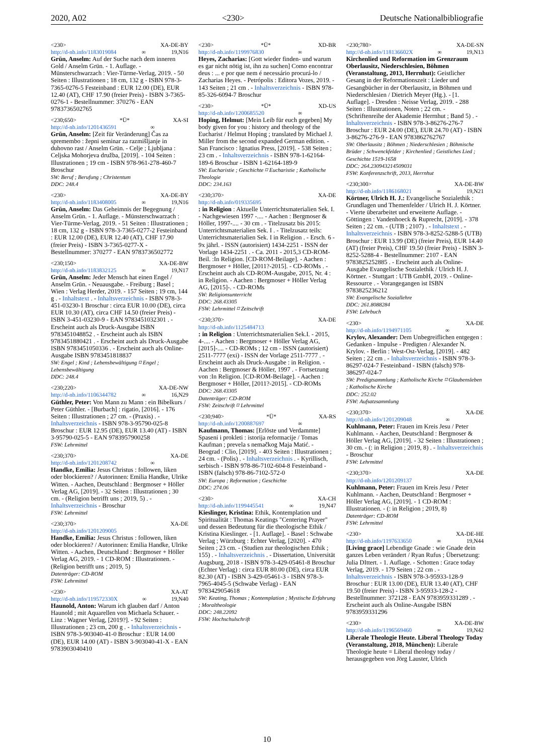2020, A02 <230> Deutsche Nationalbibliografie
<230> XA-DE-BY
http://d-nb.info/1183019084 ∞ 19,N16
Grün, Anselm: Auf der Suche nach dem inneren Gold / Anselm Grün. - 1. Auflage. - Münsterschwarzach : Vier-Türme-Verlag, 2019. - 50 Seiten : Illustrationen ; 18 cm, 132 g - ISBN 978-3-7365-0276-5 Festeinband : EUR 12.00 (DE), EUR 12.40 (AT), CHF 17.90 (freier Preis) - ISBN 3-7365-0276-1 - Bestellnummer: 370276 - EAN 9783736502765
<230;650> *Ü* XA-SI
http://d-nb.info/1201436591 ∞
Grün, Anselm: [Zeit für Veränderung] Čas za spremembo : žepni seminar za razmišljanje in duhovno rast / Anselm Grün. - Celje ; Ljubljana : Celjska Mohorjeva družba, [2019]. - 104 Seiten : Illustrationen ; 19 cm - ISBN 978-961-278-460-7 Broschur
SW: Beruf ; Berufung ; Christentum
DDC: 248.4
<230> XA-DE-BY
http://d-nb.info/1183408005 ∞ 19,N16
Grün, Anselm: Das Geheimnis der Begegnung / Anselm Grün. - 1. Auflage. - Münsterschwarzach : Vier-Türme-Verlag, 2019. - 51 Seiten : Illustrationen ; 18 cm, 132 g - ISBN 978-3-7365-0277-2 Festeinband : EUR 12.00 (DE), EUR 12.40 (AT), CHF 17.90 (freier Preis) - ISBN 3-7365-0277-X - Bestellnummer: 370277 - EAN 9783736502772
<230;150> XA-DE-BW
http://d-nb.info/1183832125 ∞ 19,N17
Grün, Anselm: Jeder Mensch hat einen Engel / Anselm Grün. - Neuausgabe. - Freiburg ; Basel ; Wien : Verlag Herder, 2019. - 157 Seiten ; 19 cm, 144 g . - Inhaltstext . - Inhaltsverzeichnis - ISBN 978-3-451-03230-1 Broschur : circa EUR 10.00 (DE), circa EUR 10.30 (AT), circa CHF 14.50 (freier Preis) - ISBN 3-451-03230-9 - EAN 9783451032301 . - Erscheint auch als Druck-Ausgabe ISBN 9783451048852 . - Erscheint auch als ISBN 9783451880421 . - Erscheint auch als Druck-Ausgabe ISBN 9783451050336 . - Erscheint auch als Online-Ausgabe ISBN 9783451818837
SW: Engel ; Kind ; Lebensbewältigung ⌑ Engel ; Lebensbewältigung
DDC: 248.4
<230;220> XA-DE-NW
http://d-nb.info/1106344782 ∞ 16,N29
Güthler, Peter: Von Mann zu Mann : ein Bibelkurs / Peter Güthler. - [Burbach] : rigatio, [2016]. - 176 Seiten : Illustrationen ; 27 cm. - (Praxis) . - Inhaltsverzeichnis - ISBN 978-3-95790-025-8 Broschur : EUR 12.95 (DE), EUR 13.40 (AT) - ISBN 3-95790-025-5 - EAN 9783957900258
FSW: Lehrmittel
<230;370> XA-DE
http://d-nb.info/1201208742 ∞
Handke, Emilia: Jesus Christus : followen, liken oder blockieren? / Autorinnen: Emilia Handke, Ulrike Witten. - Aachen, Deutschland : Bergmoser + Höller Verlag AG, [2019]. - 32 Seiten : Illustrationen ; 30 cm. - (Religion betrifft uns ; 2019, 5) . - Inhaltsverzeichnis - Broschur
FSW: Lehrmittel
<230;370> XA-DE
http://d-nb.info/1201209005
Handke, Emilia: Jesus Christus : followen, liken oder blockieren? / Autorinnen: Emilia Handke, Ulrike Witten. - Aachen, Deutschland : Bergmoser + Höller Verlag AG, 2019. - 1 CD-ROM : Illustrationen. - (Religion betrifft uns ; 2019, 5)
Datenträger: CD-ROM
FSW: Lehrmittel
<230> XA-AT
http://d-nb.info/119572330X ∞ 19,N40
Haunold, Anton: Warum ich glauben darf / Anton Haunold ; mit Aquarellen von Michaela Schauer. - Linz : Wagner Verlag, [2019?]. - 92 Seiten : Illustrationen ; 23 cm, 200 g . - Inhaltsverzeichnis - ISBN 978-3-903040-41-0 Broschur : EUR 14.00 (DE), EUR 14.00 (AT) - ISBN 3-903040-41-X - EAN 9783903040410
<230> *Ü* XD-BR
http://d-nb.info/1199976830 ∞
Heyes, Zacharias: [Gott wieder finden- und warum es gar nicht nötig ist, ihn zu suchen] Como encontrar deus : ... e por que nem é necessário procurá-lo / Zacharias Heyes. - Petrópolis : Editora Vozes, 2019. - 143 Seiten ; 21 cm . - Inhaltsverzeichnis - ISBN 978-85-326-6094-7 Broschur
<230> *Ü* XD-US
http://d-nb.info/1200685520 ∞
Hoping, Helmut: [Mein Leib für euch gegeben] My body given for you : history and theology of the Eucharist / Helmut Hoping ; translated by Michael J. Miller from the second expanded German edition. - San Francisco : Ignatius Press, [2019]. - 538 Seiten ; 23 cm . - Inhaltsverzeichnis - ISBN 978-1-62164-189-6 Broschur - ISBN 1-62164-189-9
SW: Eucharistie ; Geschichte ⌑ Eucharistie ; Katholische Theologie
DDC: 234.163
<230;370> XA-DE
http://d-nb.info/019335695
: in Religion : Aktuelle Unterrichtsmaterialien Sek. I. - Nachgewiesen 1997 -.... - Aachen : Bergmoser & Höller, 1997-.... - 30 cm . - Titelzusatz bis 2015: Unterrichtsmaterialien Sek. I . - Titelzusatz teils: Unterrichtsmaterialien Sek. I in Religion . - Ersch. 6 - 9x jährl. - ISSN (autorisiert) 1434-2251 - ISSN der Vorlage 1434-2251 . - Ca. 2011 - 2015,3 CD-ROM-Beil. :In Religion. [CD-ROM-Beilage]. - Aachen : Bergmoser + Höller, [2011?-2015]. - CD-ROMs . - Erscheint auch als CD-ROM-Ausgabe, 2015, Nr. 4 : in Religion. - Aachen : Bergmoser + Höller Verlag AG, [2015]-. - CD-ROMs
SW: Religionsunterricht
DDC: 268.43305
FSW: Lehrmittel ⌑ Zeitschrift
<230;370> XA-DE
http://d-nb.info/1125484713
: in Religion : Unterrichtsmaterialien Sek.I. - 2015, 4-.... - Aachen : Bergmoser + Höller Verlag AG, [2015]-.... - CD-ROMs ; 12 cm - ISSN (autorisiert) 2511-7777 (exi) - ISSN der Vorlage 2511-7777 . - Erscheint auch als Druck-Ausgabe : in Religion. - Aachen : Bergmoser & Höller, 1997 . - Fortsetzung von :In Religion. [CD-ROM-Beilage]. - Aachen : Bergmoser + Höller, [2011?-2015]. - CD-ROMs
DDC: 268.43305
Datenträger: CD-ROM
FSW: Zeitschrift ⌑ Lehrmittel
<230;940> *Ü* XA-RS
http://d-nb.info/1200887697 ∞
Kaufmann, Thomas: [Erlöste und Verdammte] Spaseni i prokleti : istorija reformacije / Tomas Kaufman ; prevela s nemačkog Maja Matić. - Beograd : Clio, [2019]. - 403 Seiten : Illustrationen ; 24 cm. - (Polis) . - Inhaltsverzeichnis . - Kyrillisch, serbisch - ISBN 978-86-7102-604-8 Festeinband - ISBN (falsch) 978-86-7102-572-0
SW: Europa ; Reformation ; Geschichte
DDC: 274.06
<230> XA-CH
http://d-nb.info/1199445541 ∞ 19,N47
Kieslinger, Kristina: Ethik, Kontemplation und Spiritualität : Thomas Keatings "Centering Prayer" und dessen Bedeutung für die theologische Ethik / Kristina Kieslinger. - [1. Auflage]. - Basel : Schwabe Verlag ; Würzburg : Echter Verlag, [2020]. - 470 Seiten ; 23 cm. - (Studien zur theologischen Ethik ; 155) . - Inhaltsverzeichnis . - Dissertation, Universität Augsburg, 2018 - ISBN 978-3-429-05461-8 Broschur (Echter Verlag) : circa EUR 80.00 (DE), circa EUR 82.30 (AT) - ISBN 3-429-05461-3 - ISBN 978-3-7965-4045-5 (Schwabe Verlag) - EAN 9783429054618
SW: Keating, Thomas ; Kontemplation ; Mystische Erfahrung ; Moraltheologie
DDC: 248.22092
FSW: Hochschulschrift
<230;780> XA-DE-SN
http://d-nb.info/118136602X ∞ 19,N13
Kirchenlied und Reformation im Grenzraum Oberlausitz, Niederschlesien, Böhmen (Veranstaltung, 2013, Herrnhut): Geistlicher Gesang in der Reformationszeit : Lieder und Gesangbücher in der Oberlausitz, in Böhmen und Niederschlesien / Dietrich Meyer (Hg.). - [1. Auflage]. - Dresden : Neisse Verlag, 2019. - 288 Seiten : Illustrationen, Noten ; 22 cm. - (Schriftenreihe der Akademie Herrnhut ; Band 5) . - Inhaltsverzeichnis - ISBN 978-3-86276-276-7 Broschur : EUR 24.00 (DE), EUR 24.70 (AT) - ISBN 3-86276-276-9 - EAN 9783862762767
SW: Oberlausitz ; Böhmen ; Niederschlesien ; Böhmische Brüder ; Schwenckfelder ; Kirchenlied ; Geistliches Lied ; Geschichte 1519-1658
DDC: 264.230943214509031
FSW: Konferenzschrift, 2013, Herrnhut
<230;300> XA-DE-BW
http://d-nb.info/1186168021 ∞ 19,N21
Körtner, Ulrich H. J.: Evangelische Sozialethik : Grundlagen und Themenfelder / Ulrich H. J. Körtner. - Vierte überarbeitet und erweiterte Auflage. - Göttingen : Vandenhoeck & Ruprecht, [2019]. - 378 Seiten ; 22 cm. - (UTB ; 2107) . - Inhaltstext . - Inhaltsverzeichnis - ISBN 978-3-8252-5288-5 (UTB) Broschur : EUR 13.99 (DE) (freier Preis), EUR 14.40 (AT) (freier Preis), CHF 19.50 (freier Preis) - ISBN 3-8252-5288-4 - Bestellnummer: 2107 - EAN 9783825252885 . - Erscheint auch als Online-Ausgabe Evangelische Sozialethik / Ulrich H. J. Körtner. - Stuttgart : UTB GmbH, 2019. - Online-Ressource . - Vorangegangen ist ISBN 9783825236212
SW: Evangelische Soziallehre
DDC: 261.8088284
FSW: Lehrbuch
<230> XA-DE
http://d-nb.info/1194971105 ∞
Krylov, Alexander: Dem Unbegreiflichen entgegen : Gedanken - Impulse - Predigten / Alexander N. Krylov. - Berlin : West-Ost-Verlag, [2019]. - 482 Seiten ; 22 cm . - Inhaltsverzeichnis - ISBN 978-3-86297-024-7 Festeinband - ISBN (falsch) 978-386297-024-7
SW: Predigtsammlung ; Katholische Kirche ⌑ Glaubensleben ; Katholische Kirche
DDC: 252.02
FSW: Aufsatzsammlung
<230;370> XA-DE
http://d-nb.info/1201209048 ∞
Kuhlmann, Peter: Frauen im Kreis Jesu / Peter Kuhlmann. - Aachen, Deutschland : Bergmoser & Höller Verlag AG, [2019]. - 32 Seiten : Illustrationen ; 30 cm. - (: in Religion ; 2019, 8) . - Inhaltsverzeichnis - Broschur
FSW: Lehrmittel
<230;370> XA-DE
http://d-nb.info/1201209137
Kuhlmann, Peter: Frauen im Kreis Jesu / Peter Kuhlmann. - Aachen, Deutschland : Bergmoser + Höller Verlag AG, [2019]. - 1 CD-ROM : Illustrationen. - (: in Religion ; 2019, 8)
Datenträger: CD-ROM
FSW: Lehrmittel
<230> XA-DE-HE
http://d-nb.info/1197633650 ∞ 19,N44
[Living grace] Lebendige Gnade : wie Gnade dein ganzes Leben verändert / Ryan Rufus ; Übersetzung: Julia DIttert. - 1. Auflage. - Schotten : Grace today Verlag, 2019. - 179 Seiten ; 22 cm . - Inhaltsverzeichnis - ISBN 978-3-95933-128-9 Broschur : EUR 13.00 (DE), EUR 13.40 (AT), CHF 19.50 (freier Preis) - ISBN 3-95933-128-2 - Bestellnummer: 372128 - EAN 9783959331289 . - Erscheint auch als Online-Ausgabe ISBN 9783959331296
<230> XA-DE-BW
http://d-nb.info/1196569460 ∞ 19,N42
Liberale Theologie Heute. Liberal Theology Today (Veranstaltung, 2018, München): Liberale Theologie heute = Liberal theology today / herausgegeben von Jörg Lauster, Ulrich
10